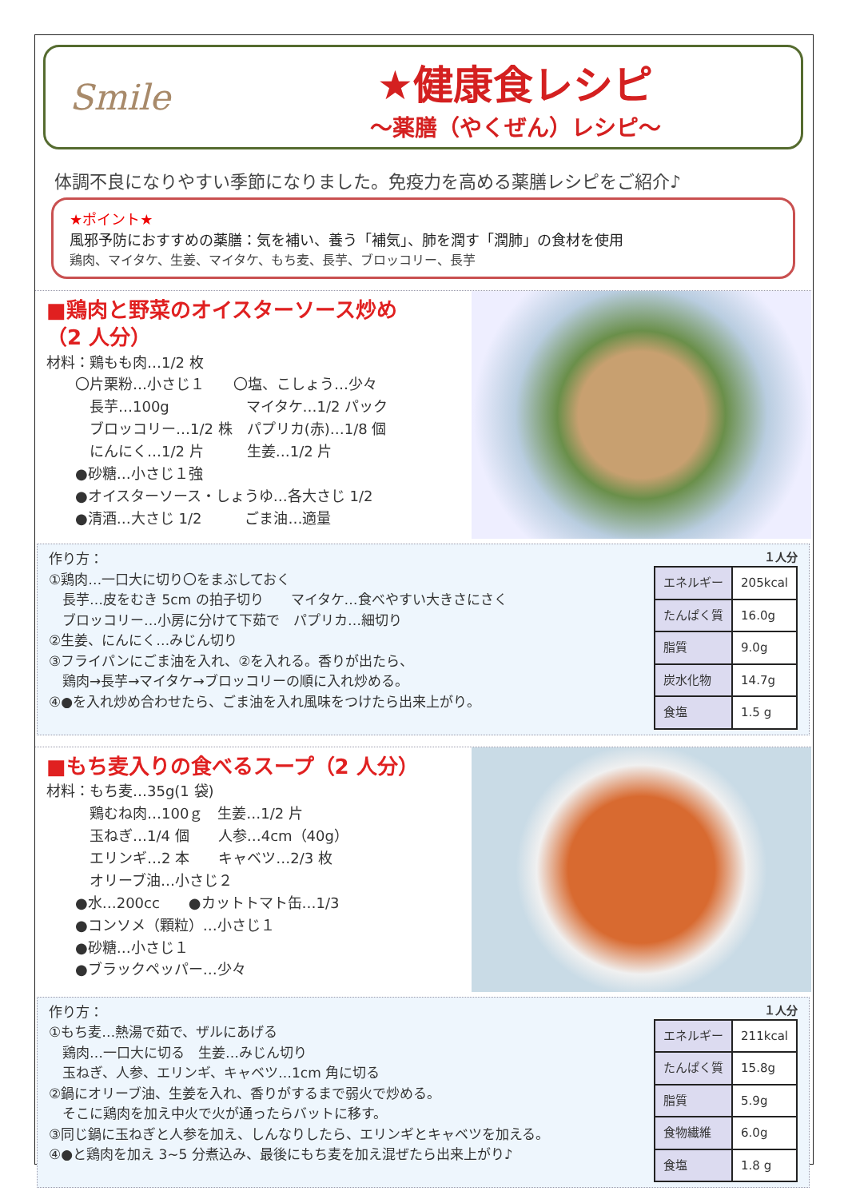Smile
★健康食レシピ
～薬膳（やくぜん）レシピ～
体調不良になりやすい季節になりました。免疫力を高める薬膳レシピをご紹介♪
★ポイント★
風邪予防におすすめの薬膳：気を補い、養う「補気」、肺を潤す「潤肺」の食材を使用
鶏肉、マイタケ、生姜、マイタケ、もち麦、長芋、ブロッコリー、長芋
■鶏肉と野菜のオイスターソース炒め
（2 人分）
材料：鶏もも肉…1/2 枚
　　〇片栗粉…小さじ１　　〇塩、こしょう…少々
　　　長芋…100g　　　　　 マイタケ…1/2 パック
　　　ブロッコリー…1/2 株　パプリカ(赤)…1/8 個
　　　にんにく…1/2 片　　　生姜…1/2 片
　　●砂糖…小さじ１強
　　●オイスターソース・しょうゆ…各大さじ 1/2
　　●清酒…大さじ 1/2　　　ごま油…適量
作り方：
①鶏肉…一口大に切り〇をまぶしておく
　長芋…皮をむき 5cm の拍子切り　　マイタケ…食べやすい大きさにさく
　ブロッコリー…小房に分けて下茹で　パプリカ…細切り
②生姜、にんにく…みじん切り
③フライパンにごま油を入れ、②を入れる。香りが出たら、
　鶏肉→長芋→マイタケ→ブロッコリーの順に入れ炒める。
④●を入れ炒め合わせたら、ごま油を入れ風味をつけたら出来上がり。
１人分
| エネルギー | 205kcal |
| たんぱく質 | 16.0g |
| 脂質 | 9.0g |
| 炭水化物 | 14.7g |
| 食塩 | 1.5 g |
■もち麦入りの食べるスープ（2 人分）
材料：もち麦…35g(1 袋)
　　　鶏むね肉…100ｇ　生姜…1/2 片
　　　玉ねぎ…1/4 個　　人参…4cm（40g）
　　　エリンギ…2 本　　キャベツ…2/3 枚
　　　オリーブ油…小さじ２
　　●水…200cc　　●カットトマト缶…1/3
　　●コンソメ（顆粒）…小さじ１
　　●砂糖…小さじ１
　　●ブラックペッパー…少々
作り方：
①もち麦…熱湯で茹で、ザルにあげる
　鶏肉…一口大に切る　生姜…みじん切り
　玉ねぎ、人参、エリンギ、キャベツ…1cm 角に切る
②鍋にオリーブ油、生姜を入れ、香りがするまで弱火で炒める。
　そこに鶏肉を加え中火で火が通ったらバットに移す。
③同じ鍋に玉ねぎと人参を加え、しんなりしたら、エリンギとキャベツを加える。
④●と鶏肉を加え 3~5 分煮込み、最後にもち麦を加え混ぜたら出来上がり♪
１人分
| エネルギー | 211kcal |
| たんぱく質 | 15.8g |
| 脂質 | 5.9g |
| 食物繊維 | 6.0g |
| 食塩 | 1.8 g |